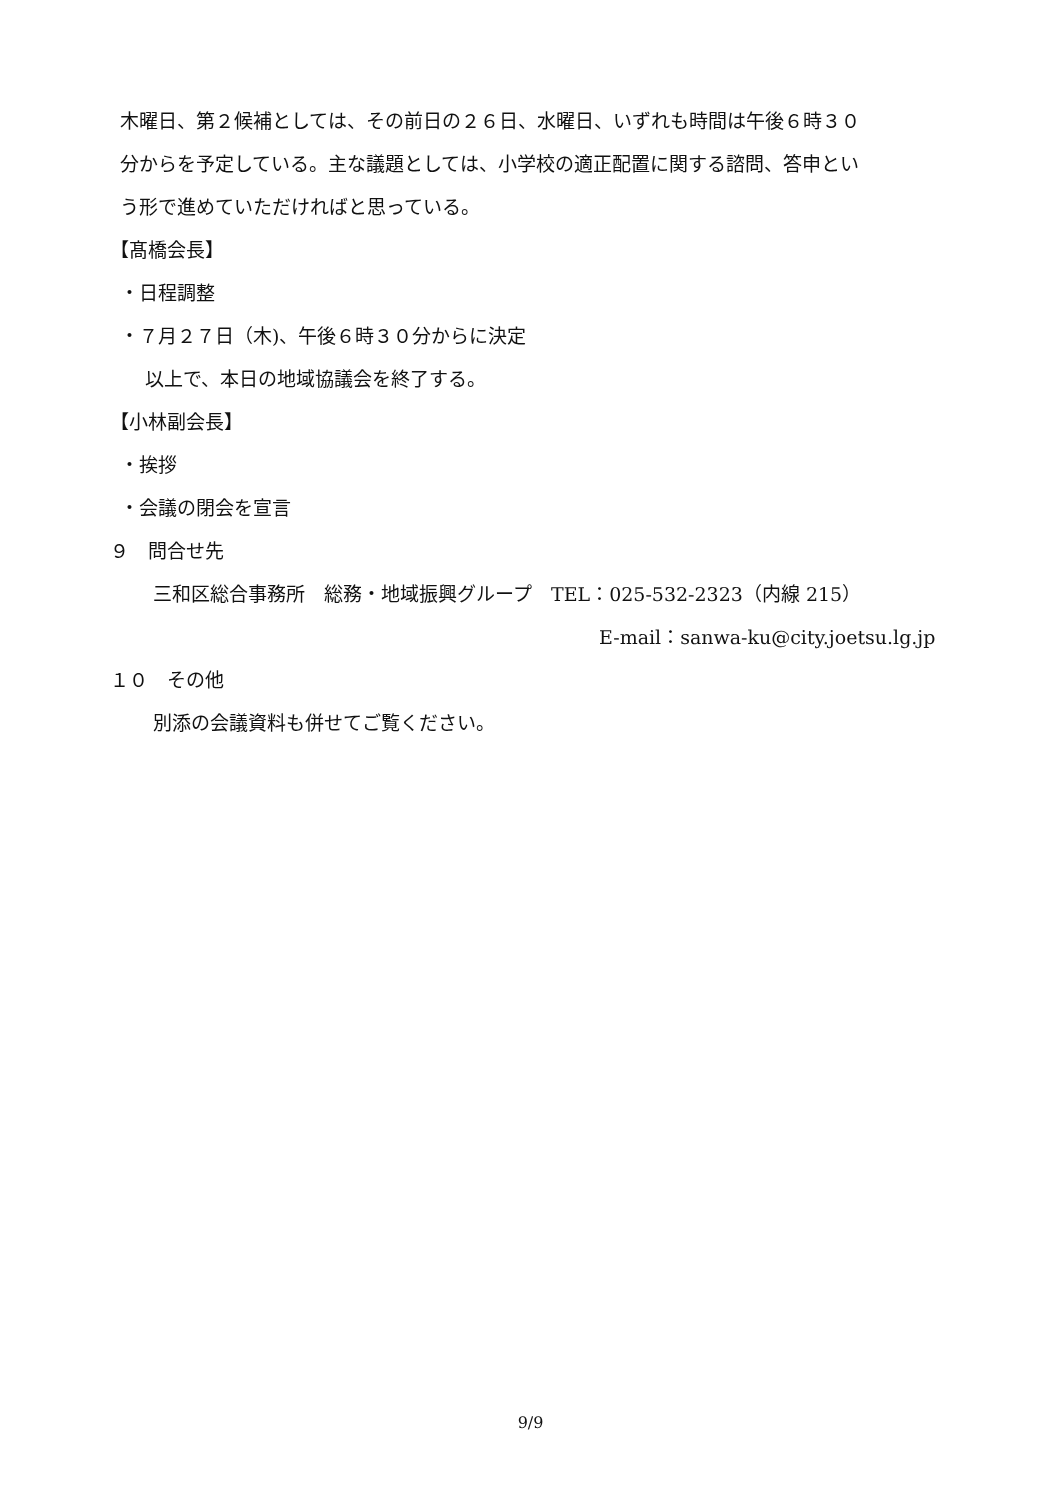木曜日、第２候補としては、その前日の２６日、水曜日、いずれも時間は午後６時３０
分からを予定している。主な議題としては、小学校の適正配置に関する諮問、答申とい
う形で進めていただければと思っている。
【髙橋会長】
・日程調整
・７月２７日（木)、午後６時３０分からに決定
以上で、本日の地域協議会を終了する。
【小林副会長】
・挨拶
・会議の閉会を宣言
９　問合せ先
三和区総合事務所　総務・地域振興グループ　TEL：025-532-2323（内線 215）
E-mail：sanwa-ku@city.joetsu.lg.jp
１０　その他
別添の会議資料も併せてご覧ください。
9/9